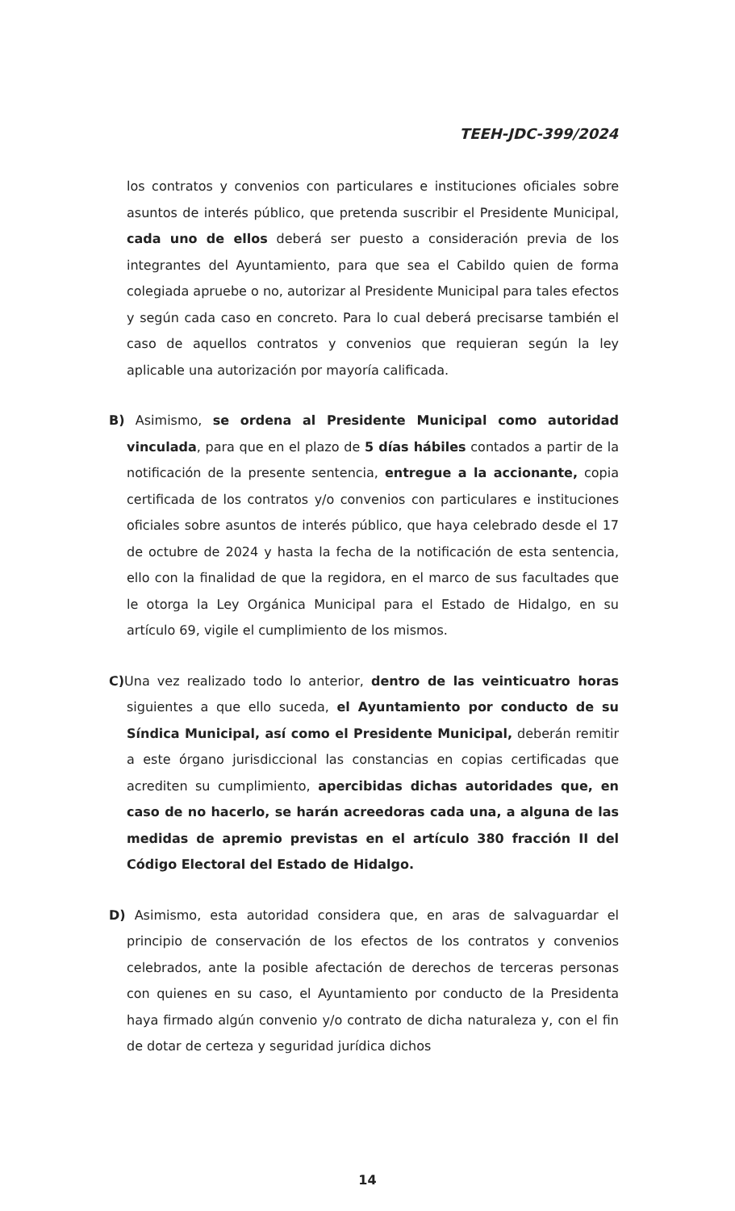TEEH-JDC-399/2024
los contratos y convenios con particulares e instituciones oficiales sobre asuntos de interés público, que pretenda suscribir el Presidente Municipal, cada uno de ellos deberá ser puesto a consideración previa de los integrantes del Ayuntamiento, para que sea el Cabildo quien de forma colegiada apruebe o no, autorizar al Presidente Municipal para tales efectos y según cada caso en concreto. Para lo cual deberá precisarse también el caso de aquellos contratos y convenios que requieran según la ley aplicable una autorización por mayoría calificada.
B) Asimismo, se ordena al Presidente Municipal como autoridad vinculada, para que en el plazo de 5 días hábiles contados a partir de la notificación de la presente sentencia, entregue a la accionante, copia certificada de los contratos y/o convenios con particulares e instituciones oficiales sobre asuntos de interés público, que haya celebrado desde el 17 de octubre de 2024 y hasta la fecha de la notificación de esta sentencia, ello con la finalidad de que la regidora, en el marco de sus facultades que le otorga la Ley Orgánica Municipal para el Estado de Hidalgo, en su artículo 69, vigile el cumplimiento de los mismos.
C) Una vez realizado todo lo anterior, dentro de las veinticuatro horas siguientes a que ello suceda, el Ayuntamiento por conducto de su Síndica Municipal, así como el Presidente Municipal, deberán remitir a este órgano jurisdiccional las constancias en copias certificadas que acrediten su cumplimiento, apercibidas dichas autoridades que, en caso de no hacerlo, se harán acreedoras cada una, a alguna de las medidas de apremio previstas en el artículo 380 fracción II del Código Electoral del Estado de Hidalgo.
D) Asimismo, esta autoridad considera que, en aras de salvaguardar el principio de conservación de los efectos de los contratos y convenios celebrados, ante la posible afectación de derechos de terceras personas con quienes en su caso, el Ayuntamiento por conducto de la Presidenta haya firmado algún convenio y/o contrato de dicha naturaleza y, con el fin de dotar de certeza y seguridad jurídica dichos
14